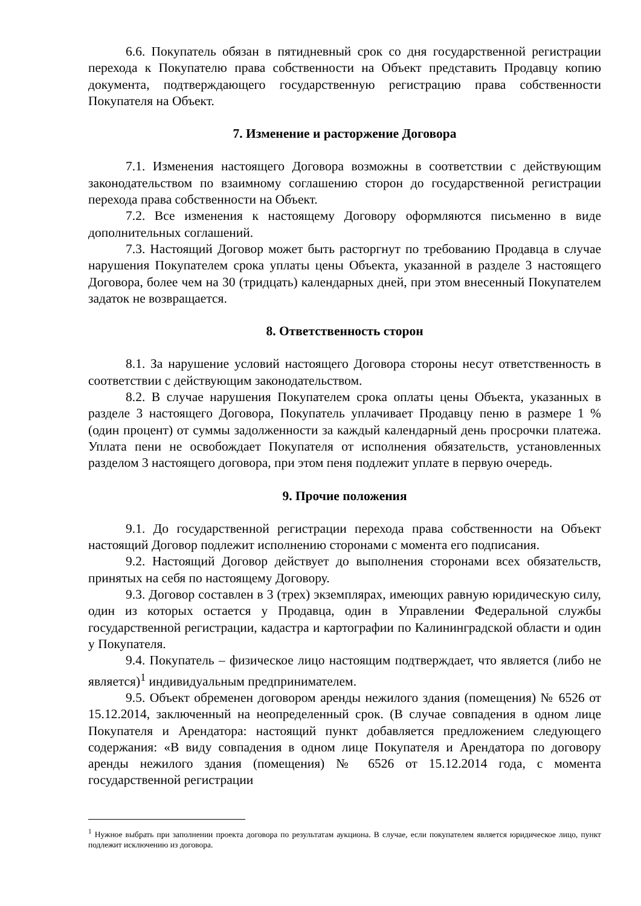6.6. Покупатель обязан в пятидневный срок со дня государственной регистрации перехода к Покупателю права собственности на Объект представить Продавцу копию документа, подтверждающего государственную регистрацию права собственности Покупателя на Объект.
7. Изменение и расторжение Договора
7.1. Изменения настоящего Договора возможны в соответствии с действующим законодательством по взаимному соглашению сторон до государственной регистрации перехода права собственности на Объект.
7.2. Все изменения к настоящему Договору оформляются письменно в виде дополнительных соглашений.
7.3. Настоящий Договор может быть расторгнут по требованию Продавца в случае нарушения Покупателем срока уплаты цены Объекта, указанной в разделе 3 настоящего Договора, более чем на 30 (тридцать) календарных дней, при этом внесенный Покупателем задаток не возвращается.
8. Ответственность сторон
8.1. За нарушение условий настоящего Договора стороны несут ответственность в соответствии с действующим законодательством.
8.2. В случае нарушения Покупателем срока оплаты цены Объекта, указанных в разделе 3 настоящего Договора, Покупатель уплачивает Продавцу пеню в размере 1 % (один процент) от суммы задолженности за каждый календарный день просрочки платежа. Уплата пени не освобождает Покупателя от исполнения обязательств, установленных разделом 3 настоящего договора, при этом пеня подлежит уплате в первую очередь.
9. Прочие положения
9.1. До государственной регистрации перехода права собственности на Объект настоящий Договор подлежит исполнению сторонами с момента его подписания.
9.2. Настоящий Договор действует до выполнения сторонами всех обязательств, принятых на себя по настоящему Договору.
9.3. Договор составлен в 3 (трех) экземплярах, имеющих равную юридическую силу, один из которых остается у Продавца, один в Управлении Федеральной службы государственной регистрации, кадастра и картографии по Калининградской области и один у Покупателя.
9.4. Покупатель – физическое лицо настоящим подтверждает, что является (либо не является)<sup>1</sup> индивидуальным предпринимателем.
9.5. Объект обременен договором аренды нежилого здания (помещения) № 6526 от 15.12.2014, заключенный на неопределенный срок. (В случае совпадения в одном лице Покупателя и Арендатора: настоящий пункт добавляется предложением следующего содержания: «В виду совпадения в одном лице Покупателя и Арендатора по договору аренды нежилого здания (помещения) № 6526 от 15.12.2014 года, с момента государственной регистрации
<sup>1</sup> Нужное выбрать при заполнении проекта договора по результатам аукциона. В случае, если покупателем является юридическое лицо, пункт подлежит исключению из договора.